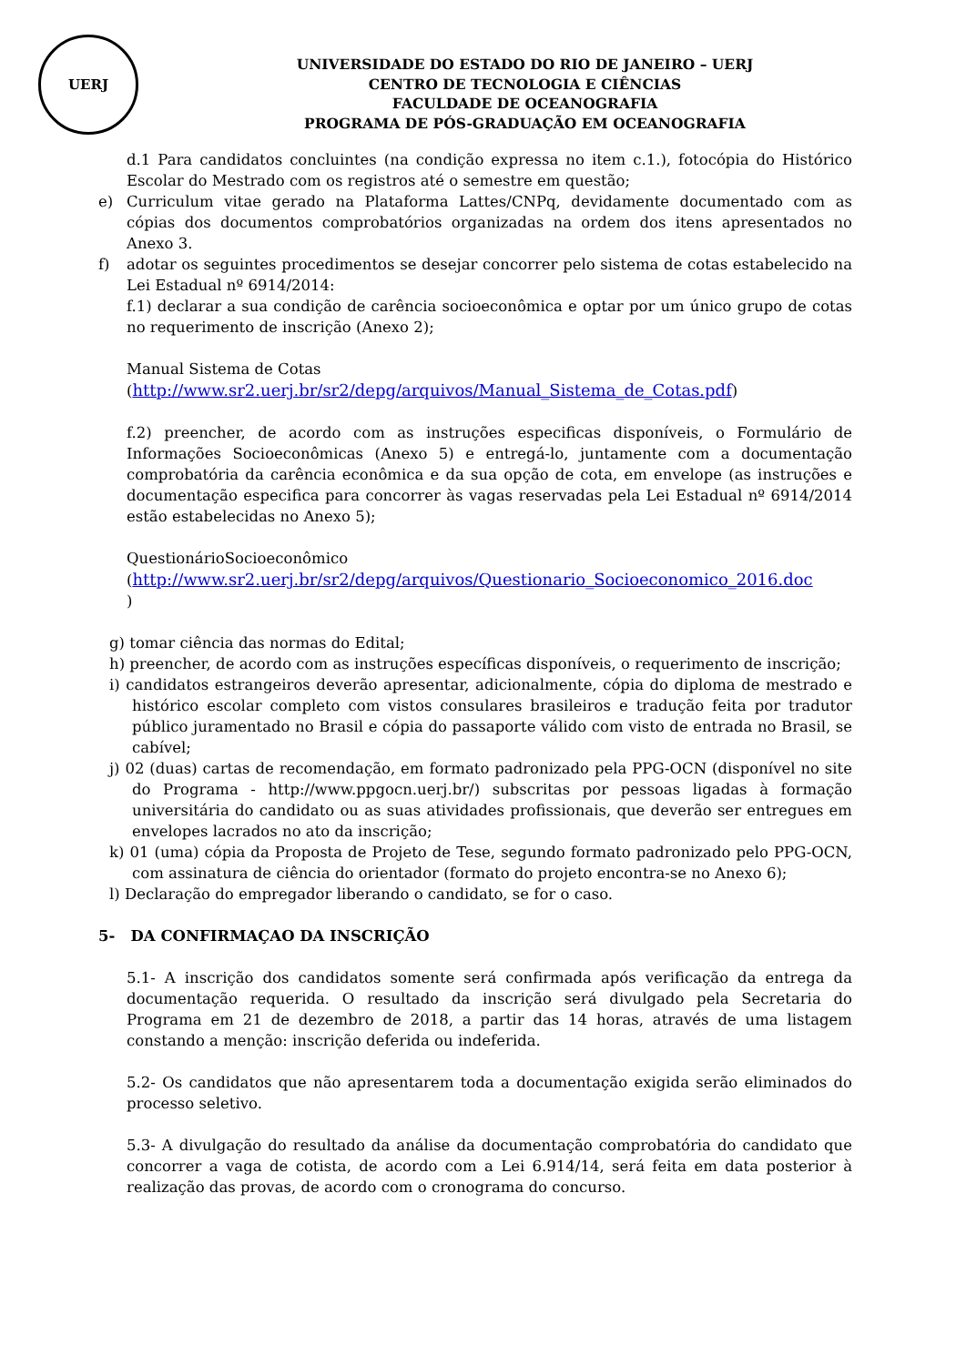UERJ
UNIVERSIDADE DO ESTADO DO RIO DE JANEIRO – UERJ
CENTRO DE TECNOLOGIA E CIÊNCIAS
FACULDADE DE OCEANOGRAFIA
PROGRAMA DE PÓS-GRADUAÇÃO EM OCEANOGRAFIA
d.1 Para candidatos concluintes (na condição expressa no item c.1.), fotocópia do Histórico Escolar do Mestrado com os registros até o semestre em questão;
e) Curriculum vitae gerado na Plataforma Lattes/CNPq, devidamente documentado com as cópias dos documentos comprobatórios organizadas na ordem dos itens apresentados no Anexo 3.
f) adotar os seguintes procedimentos se desejar concorrer pelo sistema de cotas estabelecido na Lei Estadual nº 6914/2014:
f.1) declarar a sua condição de carência socioeconômica e optar por um único grupo de cotas no requerimento de inscrição (Anexo 2);
Manual Sistema de Cotas
(http://www.sr2.uerj.br/sr2/depg/arquivos/Manual_Sistema_de_Cotas.pdf)
f.2) preencher, de acordo com as instruções especificas disponíveis, o Formulário de Informações Socioeconômicas (Anexo 5) e entregá-lo, juntamente com a documentação comprobatória da carência econômica e da sua opção de cota, em envelope (as instruções e documentação especifica para concorrer às vagas reservadas pela Lei Estadual nº 6914/2014 estão estabelecidas no Anexo 5);
QuestionárioSocioeconômico
(http://www.sr2.uerj.br/sr2/depg/arquivos/Questionario_Socioeconomico_2016.doc
)
g) tomar ciência das normas do Edital;
h) preencher, de acordo com as instruções específicas disponíveis, o requerimento de inscrição;
i) candidatos estrangeiros deverão apresentar, adicionalmente, cópia do diploma de mestrado e histórico escolar completo com vistos consulares brasileiros e tradução feita por tradutor público juramentado no Brasil e cópia do passaporte válido com visto de entrada no Brasil, se cabível;
j) 02 (duas) cartas de recomendação, em formato padronizado pela PPG-OCN (disponível no site do Programa - http://www.ppgocn.uerj.br/) subscritas por pessoas ligadas à formação universitária do candidato ou as suas atividades profissionais, que deverão ser entregues em envelopes lacrados no ato da inscrição;
k) 01 (uma) cópia da Proposta de Projeto de Tese, segundo formato padronizado pelo PPG-OCN, com assinatura de ciência do orientador (formato do projeto encontra-se no Anexo 6);
l) Declaração do empregador liberando o candidato, se for o caso.
5- DA CONFIRMAÇAO DA INSCRIÇÃO
5.1- A inscrição dos candidatos somente será confirmada após verificação da entrega da documentação requerida. O resultado da inscrição será divulgado pela Secretaria do Programa em 21 de dezembro de 2018, a partir das 14 horas, através de uma listagem constando a menção: inscrição deferida ou indeferida.
5.2- Os candidatos que não apresentarem toda a documentação exigida serão eliminados do processo seletivo.
5.3- A divulgação do resultado da análise da documentação comprobatória do candidato que concorrer a vaga de cotista, de acordo com a Lei 6.914/14, será feita em data posterior à realização das provas, de acordo com o cronograma do concurso.